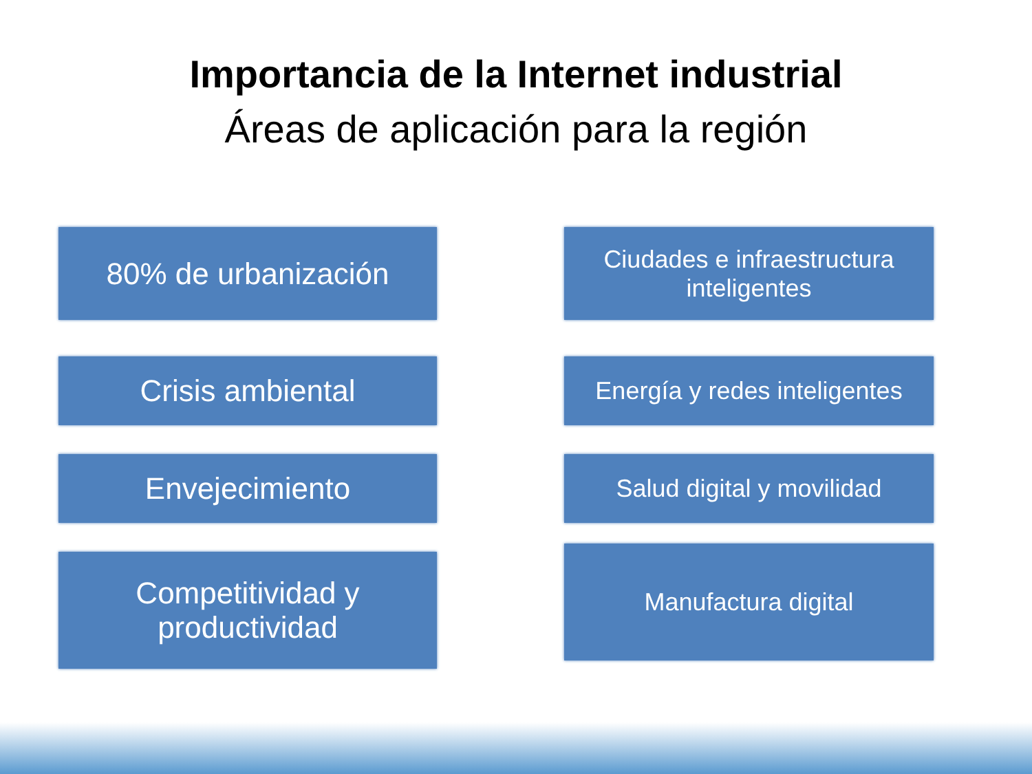Importancia de la Internet industrial
Áreas de aplicación para la región
80% de urbanización
Crisis ambiental
Envejecimiento
Competitividad y
productividad
Ciudades e infraestructura
inteligentes
Energía y redes inteligentes
Salud digital y movilidad
Manufactura digital